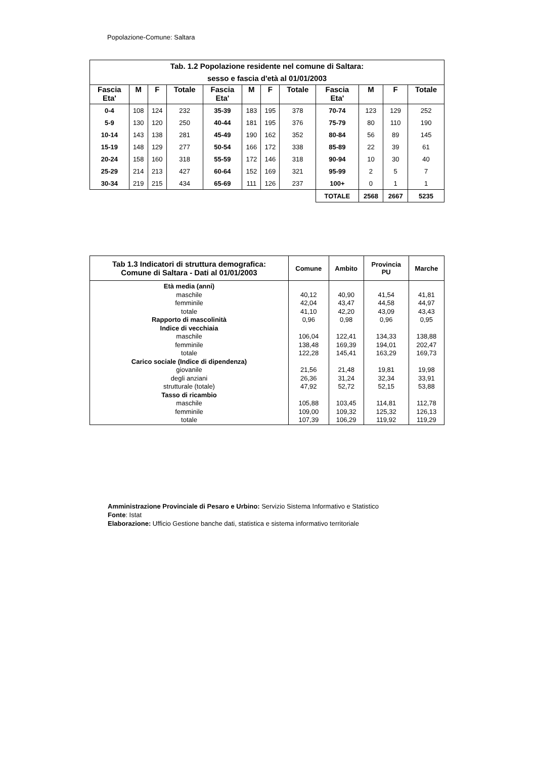Popolazione-Comune: Saltara
| Tab. 1.2 Popolazione residente nel comune di Saltara: sesso e fascia d'età al 01/01/2003 | | | | | | | | | | | |
| Fascia Eta' | M | F | Totale | Fascia Eta' | M | F | Totale | Fascia Eta' | M | F | Totale |
| 0-4 | 108 | 124 | 232 | 35-39 | 183 | 195 | 378 | 70-74 | 123 | 129 | 252 |
| 5-9 | 130 | 120 | 250 | 40-44 | 181 | 195 | 376 | 75-79 | 80 | 110 | 190 |
| 10-14 | 143 | 138 | 281 | 45-49 | 190 | 162 | 352 | 80-84 | 56 | 89 | 145 |
| 15-19 | 148 | 129 | 277 | 50-54 | 166 | 172 | 338 | 85-89 | 22 | 39 | 61 |
| 20-24 | 158 | 160 | 318 | 55-59 | 172 | 146 | 318 | 90-94 | 10 | 30 | 40 |
| 25-29 | 214 | 213 | 427 | 60-64 | 152 | 169 | 321 | 95-99 | 2 | 5 | 7 |
| 30-34 | 219 | 215 | 434 | 65-69 | 111 | 126 | 237 | 100+ | 0 | 1 | 1 |
| | | | | | | | | TOTALE | 2568 | 2667 | 5235 |
| Tab 1.3 Indicatori di struttura demografica: Comune di Saltara - Dati al 01/01/2003 | Comune | Ambito | Provincia PU | Marche |
| --- | --- | --- | --- | --- |
| Età media (anni) | | | | |
| maschile | 40,12 | 40,90 | 41,54 | 41,81 |
| femminile | 42,04 | 43,47 | 44,58 | 44,97 |
| totale | 41,10 | 42,20 | 43,09 | 43,43 |
| Rapporto di mascolinità | 0,96 | 0,98 | 0,96 | 0,95 |
| Indice di vecchiaia | | | | |
| maschile | 106,04 | 122,41 | 134,33 | 138,88 |
| femminile | 138,48 | 169,39 | 194,01 | 202,47 |
| totale | 122,28 | 145,41 | 163,29 | 169,73 |
| Carico sociale (Indice di dipendenza) | | | | |
| giovanile | 21,56 | 21,48 | 19,81 | 19,98 |
| degli anziani | 26,36 | 31,24 | 32,34 | 33,91 |
| strutturale (totale) | 47,92 | 52,72 | 52,15 | 53,88 |
| Tasso di ricambio | | | | |
| maschile | 105,88 | 103,45 | 114,81 | 112,78 |
| femminile | 109,00 | 109,32 | 125,32 | 126,13 |
| totale | 107,39 | 106,29 | 119,92 | 119,29 |
Amministrazione Provinciale di Pesaro e Urbino: Servizio Sistema Informativo e Statistico
Fonte: Istat
Elaborazione: Ufficio Gestione banche dati, statistica e sistema informativo territoriale